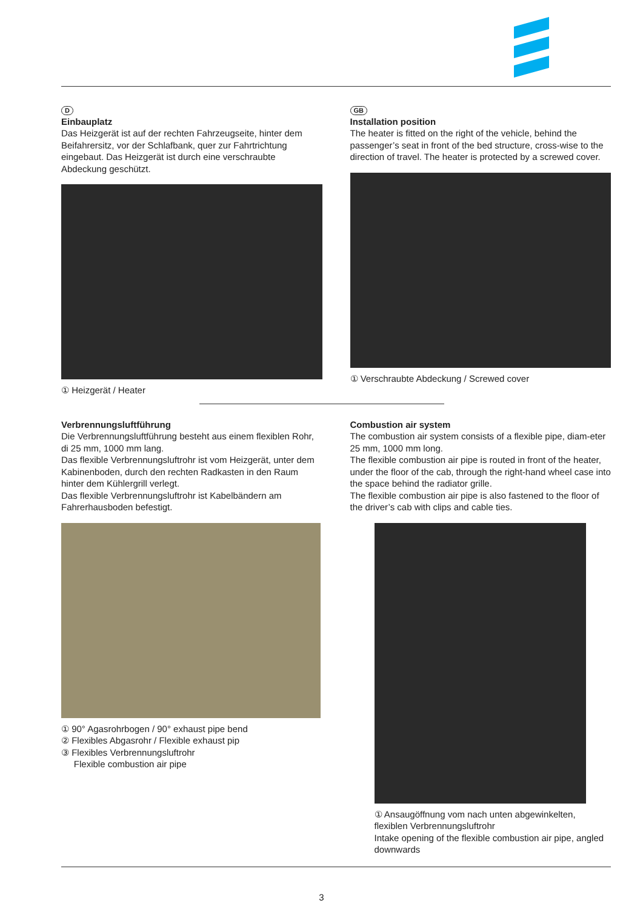D
Einbauplatz
Das Heizgerät ist auf der rechten Fahrzeugseite, hinter dem Beifahrersitz, vor der Schlafbank, quer zur Fahrtrichtung eingebaut. Das Heizgerät ist durch eine verschraubte Abdeckung geschützt.
① Heizgerät / Heater
GB
Installation position
The heater is fitted on the right of the vehicle, behind the passenger’s seat in front of the bed structure, cross-wise to the direction of travel. The heater is protected by a screwed cover.
① Verschraubte Abdeckung / Screwed cover
Verbrennungsluftführung
Die Verbrennungsluftführung besteht aus einem flexiblen Rohr, di 25 mm, 1000 mm lang.
Das flexible Verbrennungsluftrohr ist vom Heizgerät, unter dem Kabinenboden, durch den rechten Radkasten in den Raum hinter dem Kühlergrill verlegt.
Das flexible Verbrennungsluftrohr ist Kabelbändern am Fahrerhausboden befestigt.
① 90° Agasrohrbogen / 90° exhaust pipe bend
② Flexibles Abgasrohr / Flexible exhaust pip
③ Flexibles Verbrennungsluftrohr
Flexible combustion air pipe
Combustion air system
The combustion air system consists of a flexible pipe, diam-eter 25 mm, 1000 mm long.
The flexible combustion air pipe is routed in front of the heater, under the floor of the cab, through the right-hand wheel case into the space behind the radiator grille.
The flexible combustion air pipe is also fastened to the floor of the driver’s cab with clips and cable ties.
① Ansaugöffnung vom nach unten abgewinkelten, flexiblen Verbrennungsluftrohr
Intake opening of the flexible combustion air pipe, angled downwards
3